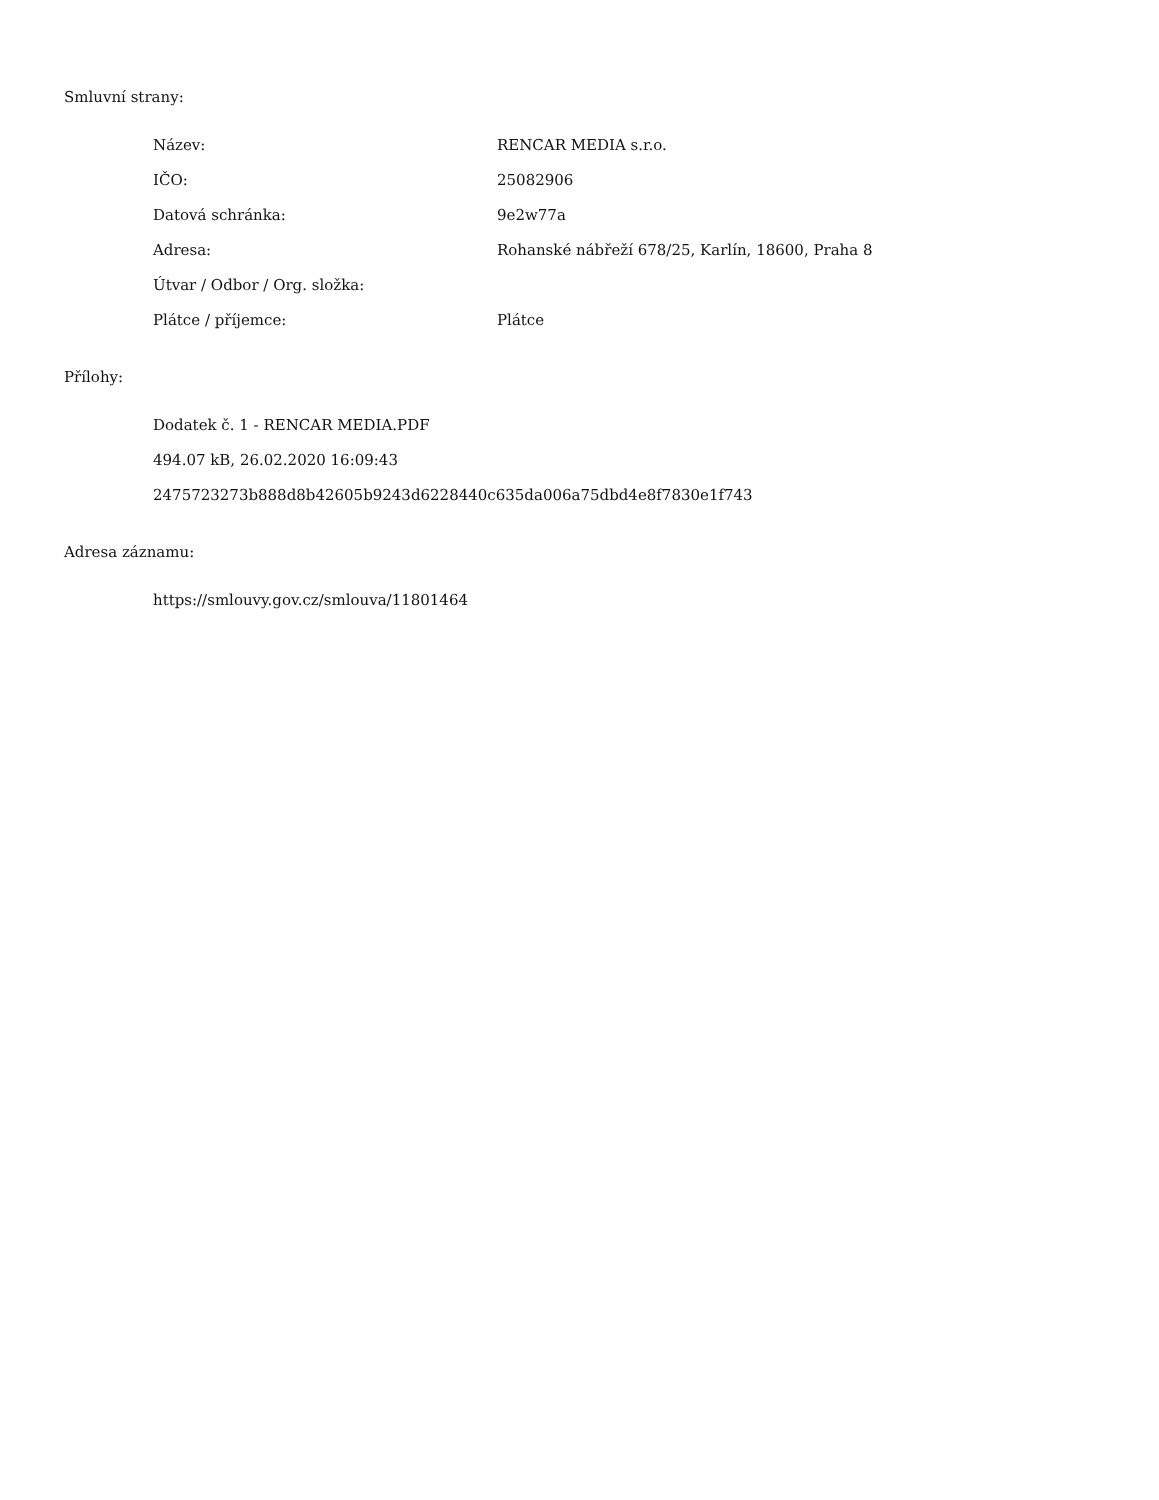Smluvní strany:
| Název: | RENCAR MEDIA s.r.o. |
| IČO: | 25082906 |
| Datová schránka: | 9e2w77a |
| Adresa: | Rohanské nábřeží 678/25, Karlín, 18600, Praha 8 |
| Útvar / Odbor / Org. složka: | |
| Plátce / příjemce: | Plátce |
Přílohy:
Dodatek č. 1 - RENCAR MEDIA.PDF
494.07 kB, 26.02.2020 16:09:43
2475723273b888d8b42605b9243d6228440c635da006a75dbd4e8f7830e1f743
Adresa záznamu:
https://smlouvy.gov.cz/smlouva/11801464